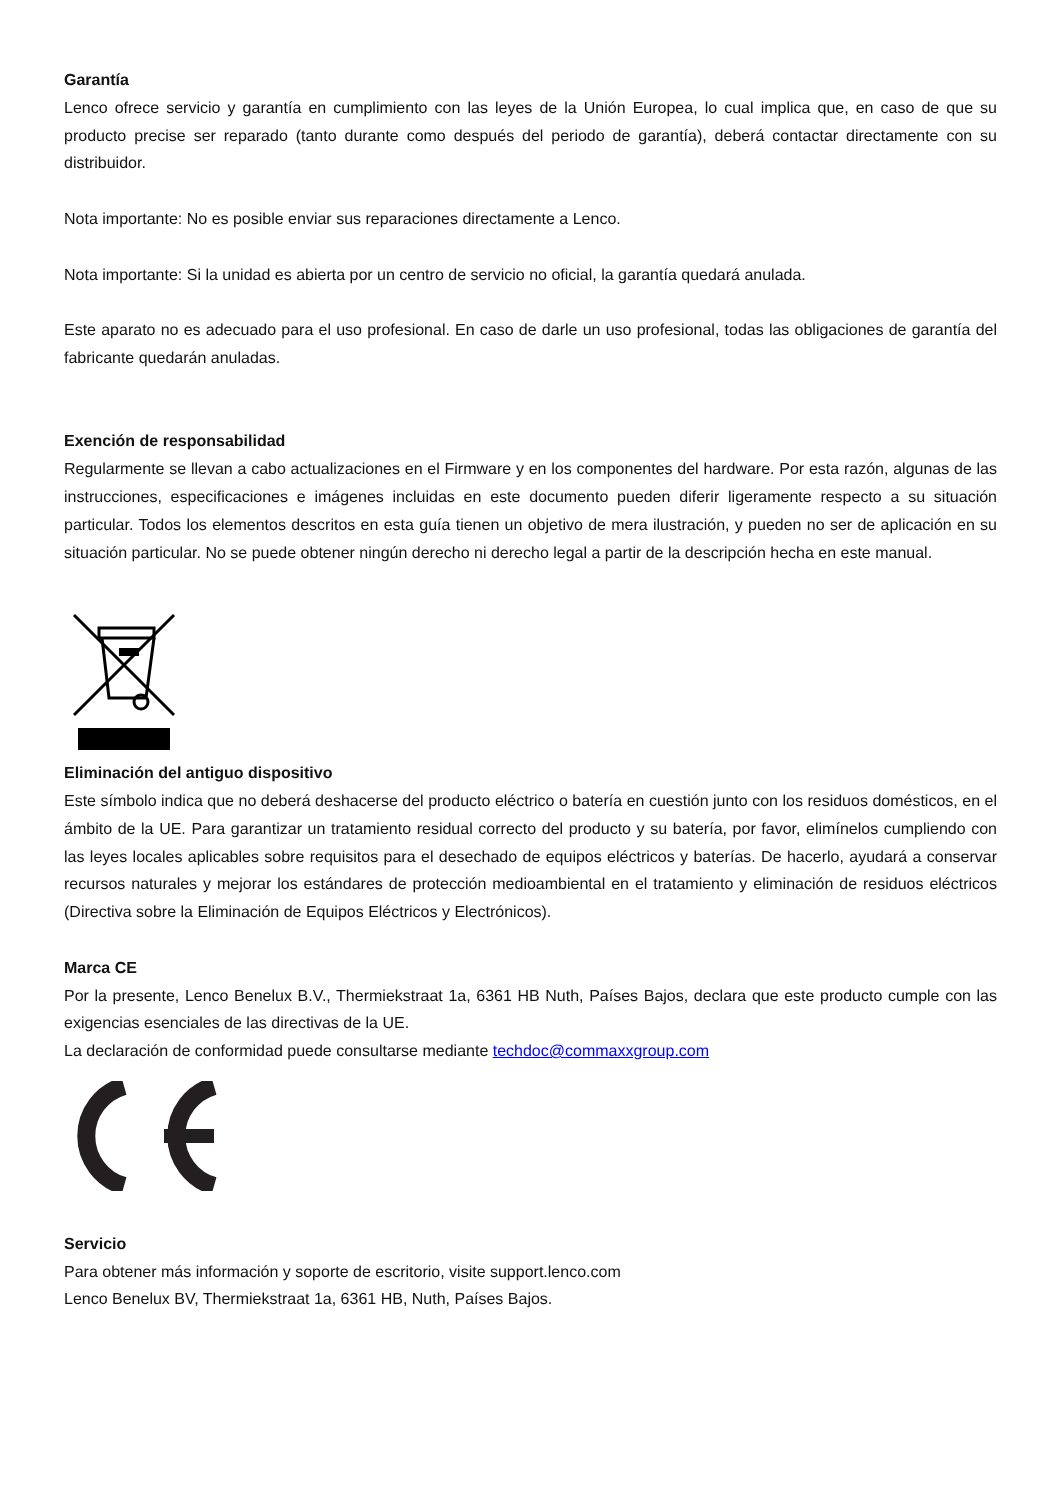Garantía
Lenco ofrece servicio y garantía en cumplimiento con las leyes de la Unión Europea, lo cual implica que, en caso de que su producto precise ser reparado (tanto durante como después del periodo de garantía), deberá contactar directamente con su distribuidor.
Nota importante: No es posible enviar sus reparaciones directamente a Lenco.
Nota importante: Si la unidad es abierta por un centro de servicio no oficial, la garantía quedará anulada.
Este aparato no es adecuado para el uso profesional. En caso de darle un uso profesional, todas las obligaciones de garantía del fabricante quedarán anuladas.
Exención de responsabilidad
Regularmente se llevan a cabo actualizaciones en el Firmware y en los componentes del hardware. Por esta razón, algunas de las instrucciones, especificaciones e imágenes incluidas en este documento pueden diferir ligeramente respecto a su situación particular. Todos los elementos descritos en esta guía tienen un objetivo de mera ilustración, y pueden no ser de aplicación en su situación particular. No se puede obtener ningún derecho ni derecho legal a partir de la descripción hecha en este manual.
Eliminación del antiguo dispositivo
Este símbolo indica que no deberá deshacerse del producto eléctrico o batería en cuestión junto con los residuos domésticos, en el ámbito de la UE. Para garantizar un tratamiento residual correcto del producto y su batería, por favor, elimínelos cumpliendo con las leyes locales aplicables sobre requisitos para el desechado de equipos eléctricos y baterías. De hacerlo, ayudará a conservar recursos naturales y mejorar los estándares de protección medioambiental en el tratamiento y eliminación de residuos eléctricos (Directiva sobre la Eliminación de Equipos Eléctricos y Electrónicos).
Marca CE
Por la presente, Lenco Benelux B.V., Thermiekstraat 1a, 6361 HB Nuth, Países Bajos, declara que este producto cumple con las exigencias esenciales de las directivas de la UE.
La declaración de conformidad puede consultarse mediante techdoc@commaxxgroup.com
Servicio
Para obtener más información y soporte de escritorio, visite support.lenco.com
Lenco Benelux BV, Thermiekstraat 1a, 6361 HB, Nuth, Países Bajos.